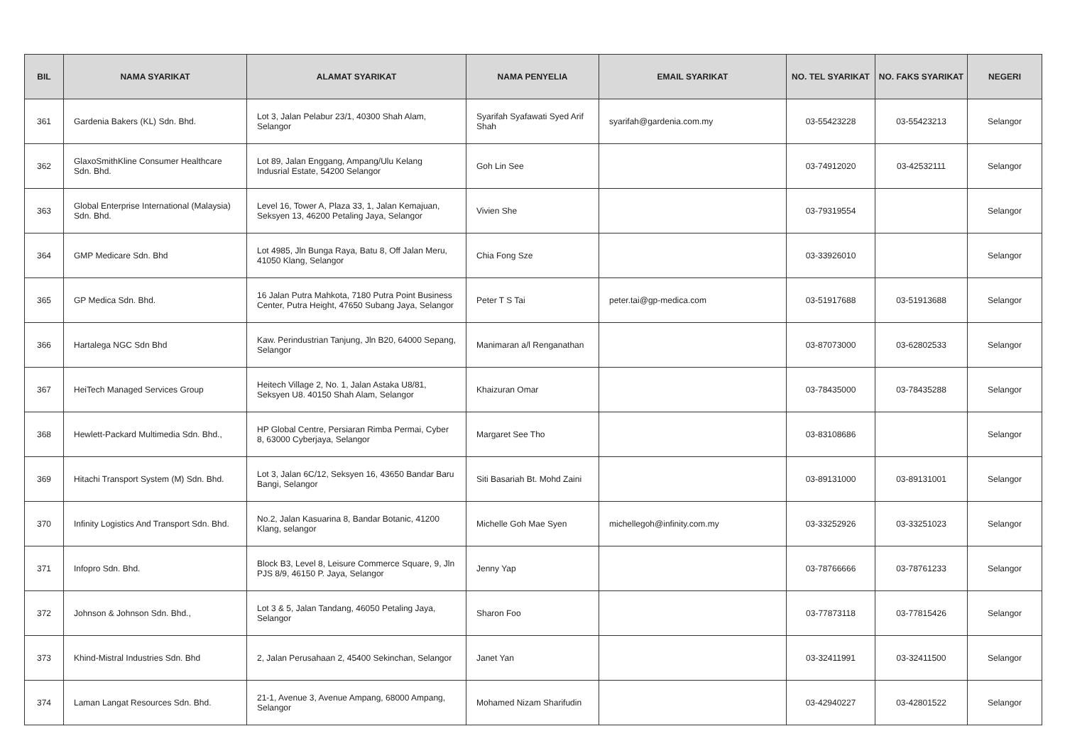| BIL | NAMA SYARIKAT | ALAMAT SYARIKAT | NAMA PENYELIA | EMAIL SYARIKAT | NO. TEL SYARIKAT | NO. FAKS SYARIKAT | NEGERI |
| --- | --- | --- | --- | --- | --- | --- | --- |
| 361 | Gardenia Bakers (KL) Sdn. Bhd. | Lot 3, Jalan Pelabur 23/1, 40300 Shah Alam, Selangor | Syarifah Syafawati Syed Arif Shah | syarifah@gardenia.com.my | 03-55423228 | 03-55423213 | Selangor |
| 362 | GlaxoSmithKline Consumer Healthcare Sdn. Bhd. | Lot 89, Jalan Enggang, Ampang/Ulu Kelang Indusrial Estate, 54200 Selangor | Goh Lin See | | 03-74912020 | 03-42532111 | Selangor |
| 363 | Global Enterprise International (Malaysia) Sdn. Bhd. | Level 16, Tower A, Plaza 33, 1, Jalan Kemajuan, Seksyen 13, 46200 Petaling Jaya, Selangor | Vivien She | | 03-79319554 | | Selangor |
| 364 | GMP Medicare Sdn. Bhd | Lot 4985, Jln Bunga Raya, Batu 8, Off Jalan Meru, 41050 Klang, Selangor | Chia Fong Sze | | 03-33926010 | | Selangor |
| 365 | GP Medica Sdn. Bhd. | 16 Jalan Putra Mahkota, 7180 Putra Point Business Center, Putra Height, 47650 Subang Jaya, Selangor | Peter T S Tai | peter.tai@gp-medica.com | 03-51917688 | 03-51913688 | Selangor |
| 366 | Hartalega NGC Sdn Bhd | Kaw. Perindustrian Tanjung, Jln B20, 64000 Sepang, Selangor | Manimaran a/l Renganathan | | 03-87073000 | 03-62802533 | Selangor |
| 367 | HeiTech Managed Services Group | Heitech Village 2, No. 1, Jalan Astaka U8/81, Seksyen U8. 40150 Shah Alam, Selangor | Khaizuran Omar | | 03-78435000 | 03-78435288 | Selangor |
| 368 | Hewlett-Packard Multimedia Sdn. Bhd., | HP Global Centre, Persiaran Rimba Permai, Cyber 8, 63000 Cyberjaya, Selangor | Margaret See Tho | | 03-83108686 | | Selangor |
| 369 | Hitachi Transport System (M) Sdn. Bhd. | Lot 3, Jalan 6C/12, Seksyen 16, 43650 Bandar Baru Bangi, Selangor | Siti Basariah Bt. Mohd Zaini | | 03-89131000 | 03-89131001 | Selangor |
| 370 | Infinity Logistics And Transport Sdn. Bhd. | No.2, Jalan Kasuarina 8, Bandar Botanic, 41200 Klang, selangor | Michelle Goh Mae Syen | michellegoh@infinity.com.my | 03-33252926 | 03-33251023 | Selangor |
| 371 | Infopro Sdn. Bhd. | Block B3, Level 8, Leisure Commerce Square, 9, Jln PJS 8/9, 46150 P. Jaya, Selangor | Jenny Yap | | 03-78766666 | 03-78761233 | Selangor |
| 372 | Johnson & Johnson Sdn. Bhd., | Lot 3 & 5, Jalan Tandang, 46050 Petaling Jaya, Selangor | Sharon Foo | | 03-77873118 | 03-77815426 | Selangor |
| 373 | Khind-Mistral Industries Sdn. Bhd | 2, Jalan Perusahaan 2, 45400 Sekinchan, Selangor | Janet Yan | | 03-32411991 | 03-32411500 | Selangor |
| 374 | Laman Langat Resources Sdn. Bhd. | 21-1, Avenue 3, Avenue Ampang, 68000 Ampang, Selangor | Mohamed Nizam Sharifudin | | 03-42940227 | 03-42801522 | Selangor |